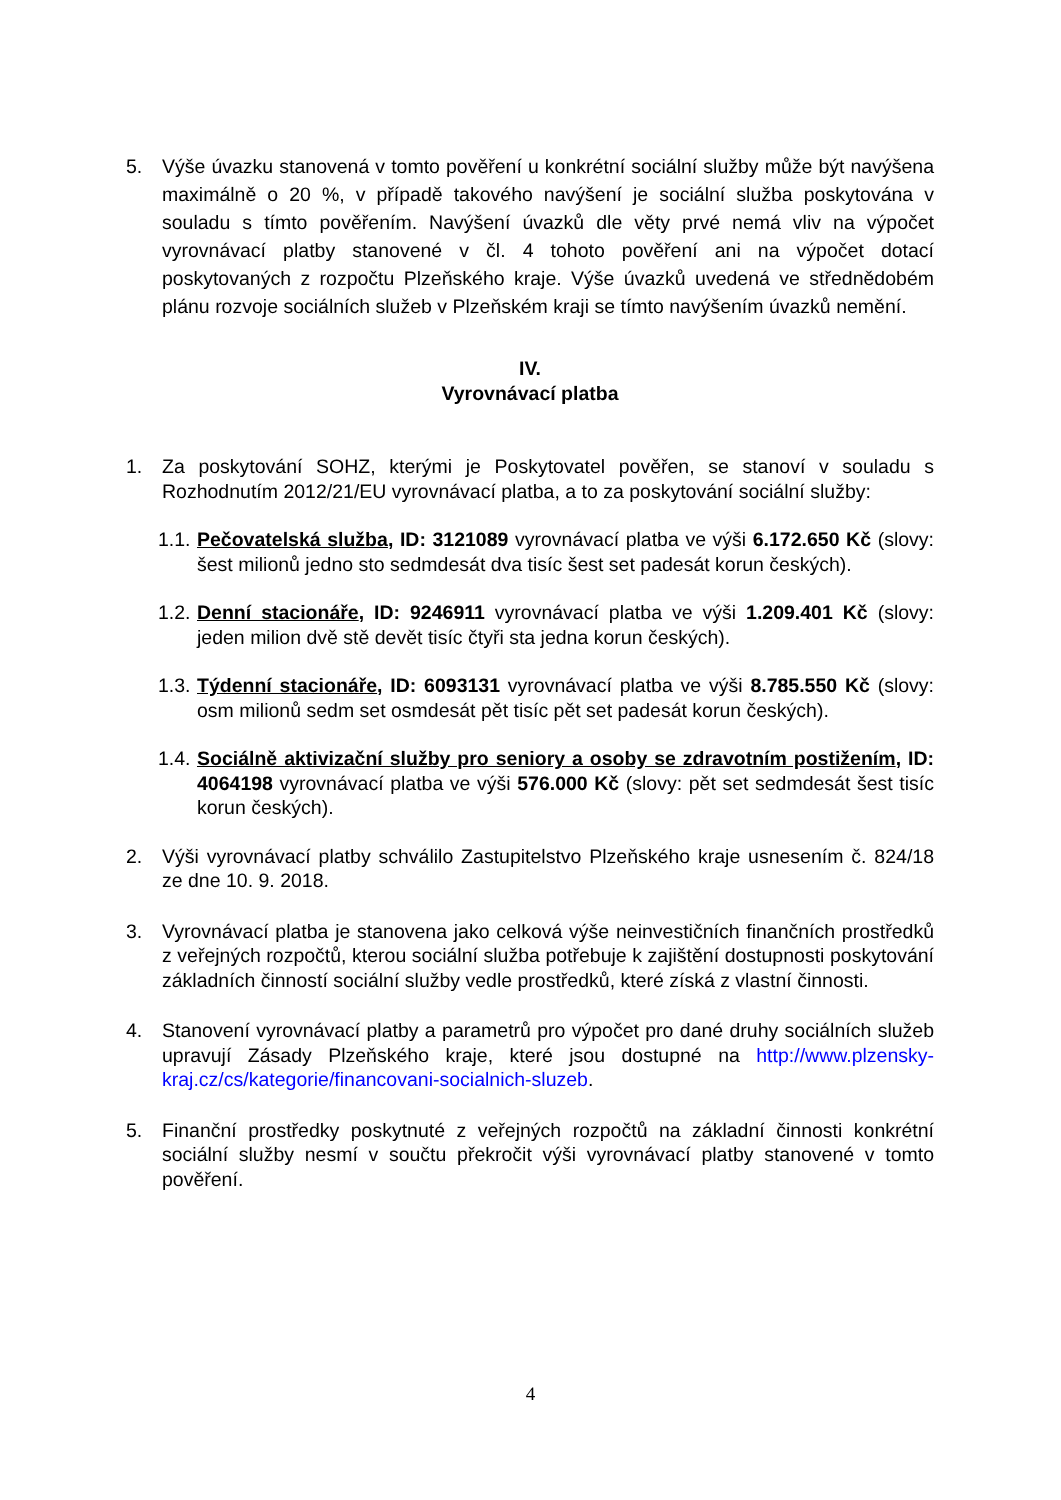5. Výše úvazku stanovená v tomto pověření u konkrétní sociální služby může být navýšena maximálně o 20 %, v případě takového navýšení je sociální služba poskytována v souladu s tímto pověřením. Navýšení úvazků dle věty prvé nemá vliv na výpočet vyrovnávací platby stanovené v čl. 4 tohoto pověření ani na výpočet dotací poskytovaných z rozpočtu Plzeňského kraje. Výše úvazků uvedená ve střednědobém plánu rozvoje sociálních služeb v Plzeňském kraji se tímto navýšením úvazků nemění.
IV.
Vyrovnávací platba
1. Za poskytování SOHZ, kterými je Poskytovatel pověřen, se stanoví v souladu s Rozhodnutím 2012/21/EU vyrovnávací platba, a to za poskytování sociální služby:
1.1. Pečovatelská služba, ID: 3121089 vyrovnávací platba ve výši 6.172.650 Kč (slovy: šest milionů jedno sto sedmdesát dva tisíc šest set padesát korun českých).
1.2. Denní stacionáře, ID: 9246911 vyrovnávací platba ve výši 1.209.401 Kč (slovy: jeden milion dvě stě devět tisíc čtyři sta jedna korun českých).
1.3. Týdenní stacionáře, ID: 6093131 vyrovnávací platba ve výši 8.785.550 Kč (slovy: osm milionů sedm set osmdesát pět tisíc pět set padesát korun českých).
1.4. Sociálně aktivizační služby pro seniory a osoby se zdravotním postižením, ID: 4064198 vyrovnávací platba ve výši 576.000 Kč (slovy: pět set sedmdesát šest tisíc korun českých).
2. Výši vyrovnávací platby schválilo Zastupitelstvo Plzeňského kraje usnesením č. 824/18 ze dne 10. 9. 2018.
3. Vyrovnávací platba je stanovena jako celková výše neinvestičních finančních prostředků z veřejných rozpočtů, kterou sociální služba potřebuje k zajištění dostupnosti poskytování základních činností sociální služby vedle prostředků, které získá z vlastní činnosti.
4. Stanovení vyrovnávací platby a parametrů pro výpočet pro dané druhy sociálních služeb upravují Zásady Plzeňského kraje, které jsou dostupné na http://www.plzensky-kraj.cz/cs/kategorie/financovani-socialnich-sluzeb.
5. Finanční prostředky poskytnuté z veřejných rozpočtů na základní činnosti konkrétní sociální služby nesmí v součtu překročit výši vyrovnávací platby stanovené v tomto pověření.
4